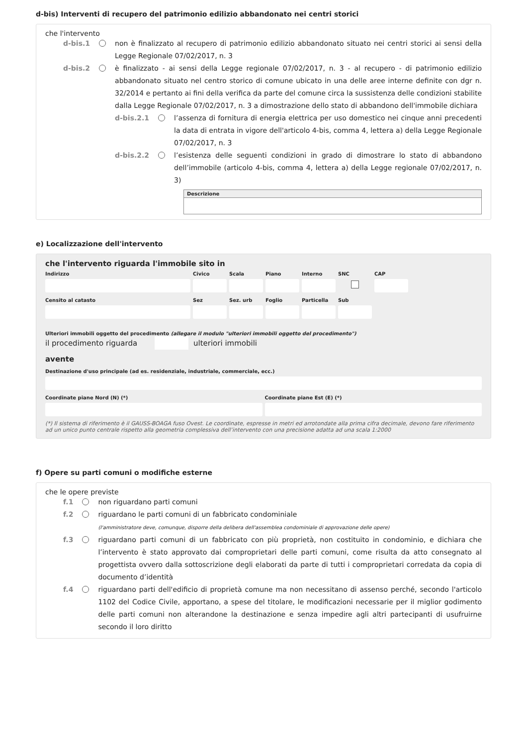d-bis) Interventi di recupero del patrimonio edilizio abbandonato nei centri storici
che l'intervento
d-bis.1 non è finalizzato al recupero di patrimonio edilizio abbandonato situato nei centri storici ai sensi della Legge Regionale 07/02/2017, n. 3
d-bis.2 è finalizzato - ai sensi della Legge regionale 07/02/2017, n. 3 - al recupero - di patrimonio edilizio abbandonato situato nel centro storico di comune ubicato in una delle aree interne definite con dgr n. 32/2014 e pertanto ai fini della verifica da parte del comune circa la sussistenza delle condizioni stabilite dalla Legge Regionale 07/02/2017, n. 3 a dimostrazione dello stato di abbandono dell'immobile dichiara
d-bis.2.1 l’assenza di fornitura di energia elettrica per uso domestico nei cinque anni precedenti la data di entrata in vigore dell'articolo 4-bis, comma 4, lettera a) della Legge Regionale 07/02/2017, n. 3
d-bis.2.2 l’esistenza delle seguenti condizioni in grado di dimostrare lo stato di abbandono dell’immobile (articolo 4-bis, comma 4, lettera a) della Legge regionale 07/02/2017, n. 3)
| Descrizione |
| --- |
e) Localizzazione dell'intervento
che l'intervento riguarda l'immobile sito in
Indirizzo Civico Scala Piano Interno SNC CAP
Censito al catasto Sez Sez. urb Foglio Particella Sub
Ulteriori immobili oggetto del procedimento (allegare il modulo "ulteriori immobili oggetto del procedimento")
il procedimento riguarda ulteriori immobili
avente
Destinazione d'uso principale (ad es. residenziale, industriale, commerciale, ecc.)
Coordinate piane Nord (N) (*) Coordinate piane Est (E) (*)
(*) Il sistema di riferimento è il GAUSS-BOAGA fuso Ovest. Le coordinate, espresse in metri ed arrotondate alla prima cifra decimale, devono fare riferimento ad un unico punto centrale rispetto alla geometria complessiva dell’intervento con una precisione adatta ad una scala 1:2000
f) Opere su parti comuni o modifiche esterne
che le opere previste
f.1 non riguardano parti comuni
f.2 riguardano le parti comuni di un fabbricato condominiale
(l'amministratore deve, comunque, disporre della delibera dell'assemblea condominiale di approvazione delle opere)
f.3 riguardano parti comuni di un fabbricato con più proprietà, non costituito in condominio, e dichiara che l’intervento è stato approvato dai comproprietari delle parti comuni, come risulta da atto consegnato al progettista ovvero dalla sottoscrizione degli elaborati da parte di tutti i comproprietari corredata da copia di documento d’identità
f.4 riguardano parti dell'edificio di proprietà comune ma non necessitano di assenso perché, secondo l'articolo 1102 del Codice Civile, apportano, a spese del titolare, le modificazioni necessarie per il miglior godimento delle parti comuni non alterandone la destinazione e senza impedire agli altri partecipanti di usufruirne secondo il loro diritto